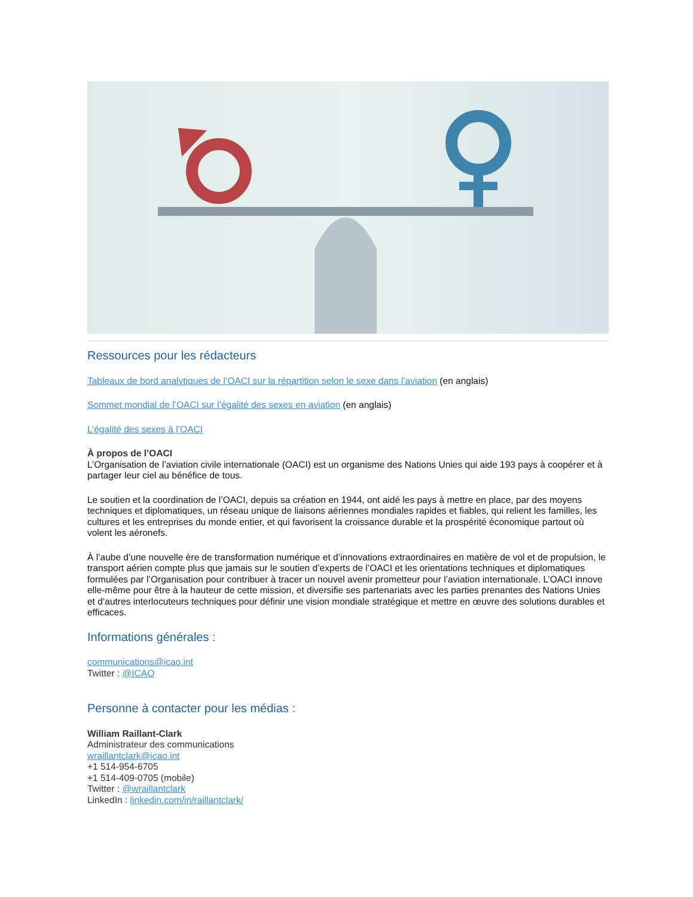Ressources pour les rédacteurs
Tableaux de bord analytiques de l’OACI sur la répartition selon le sexe dans l’aviation (en anglais)
Sommet mondial de l’OACI sur l’égalité des sexes en aviation (en anglais)
L’égalité des sexes à l’OACI
À propos de l’OACI
L’Organisation de l’aviation civile internationale (OACI) est un organisme des Nations Unies qui aide 193 pays à coopérer et à partager leur ciel au bénéfice de tous.
Le soutien et la coordination de l’OACI, depuis sa création en 1944, ont aidé les pays à mettre en place, par des moyens techniques et diplomatiques, un réseau unique de liaisons aériennes mondiales rapides et fiables, qui relient les familles, les cultures et les entreprises du monde entier, et qui favorisent la croissance durable et la prospérité économique partout où volent les aéronefs.
À l’aube d’une nouvelle ère de transformation numérique et d’innovations extraordinaires en matière de vol et de propulsion, le transport aérien compte plus que jamais sur le soutien d’experts de l’OACI et les orientations techniques et diplomatiques formulées par l’Organisation pour contribuer à tracer un nouvel avenir prometteur pour l’aviation internationale. L’OACI innove elle-même pour être à la hauteur de cette mission, et diversifie ses partenariats avec les parties prenantes des Nations Unies et d’autres interlocuteurs techniques pour définir une vision mondiale stratégique et mettre en œuvre des solutions durables et efficaces.
Informations générales :
communications@icao.int
Twitter : @ICAO
Personne à contacter pour les médias :
William Raillant-Clark
Administrateur des communications
wraillantclark@icao.int
+1 514-954-6705
+1 514-409-0705 (mobile)
Twitter : @wraillantclark
LinkedIn : linkedin.com/in/raillantclark/